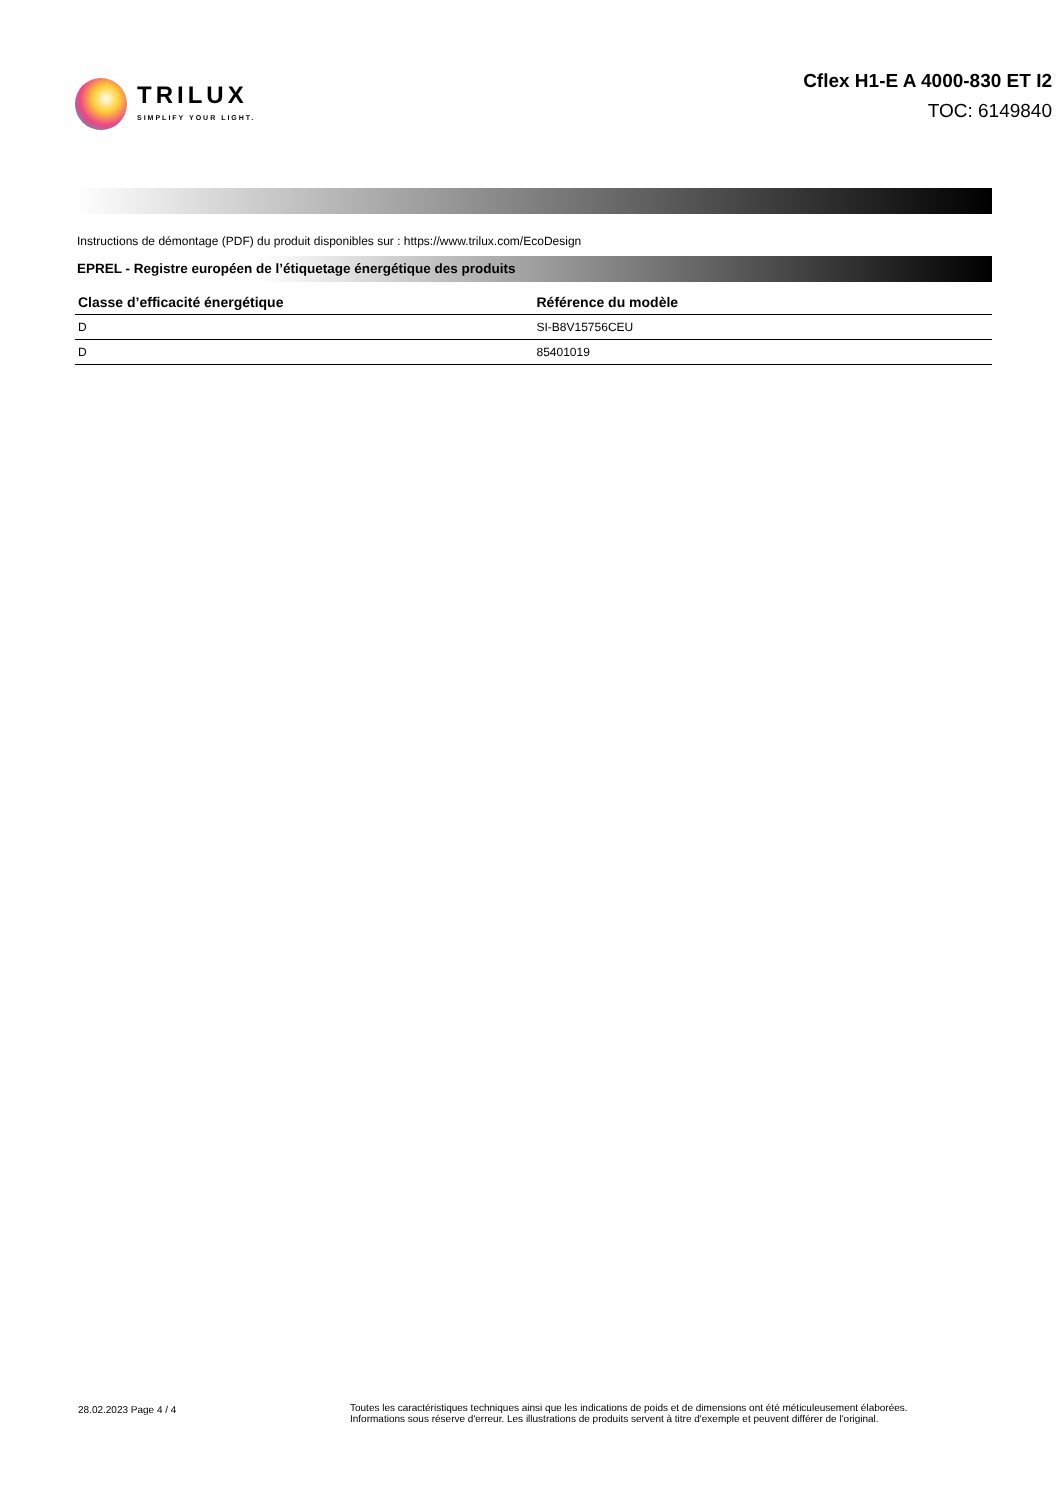TRILUX
SIMPLIFY YOUR LIGHT.
Cflex H1-E A 4000-830 ET I2
TOC: 6149840
Instructions de démontage (PDF) du produit disponibles sur : https://www.trilux.com/EcoDesign
EPREL - Registre européen de l’étiquetage énergétique des produits
| Classe d’efficacité énergétique | Référence du modèle |
| --- | --- |
| D | SI-B8V15756CEU |
| D | 85401019 |
28.02.2023 Page 4 / 4 Toutes les caractéristiques techniques ainsi que les indications de poids et de dimensions ont été méticuleusement élaborées.
Informations sous réserve d'erreur. Les illustrations de produits servent à titre d'exemple et peuvent différer de l'original.